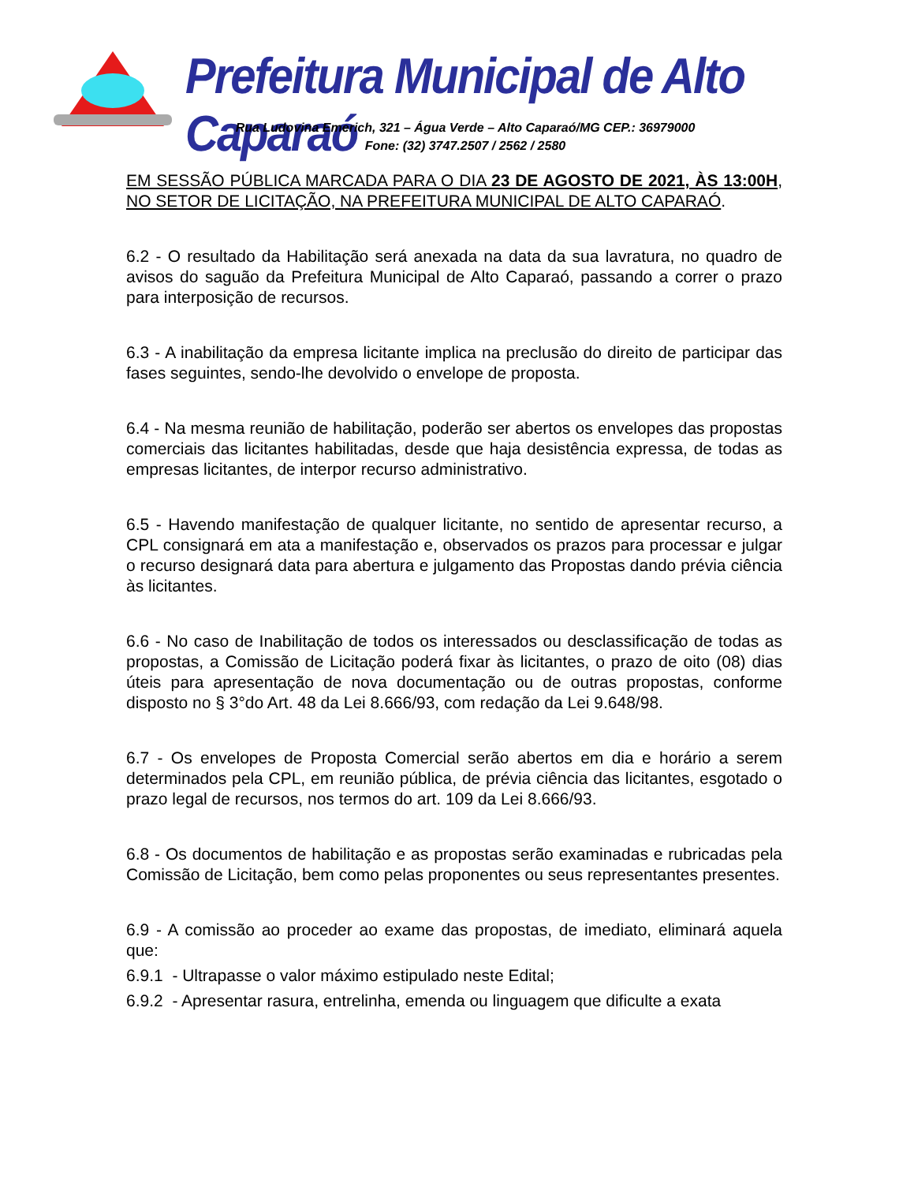Prefeitura Municipal de Alto Caparaó
Rua Ludovina Emerich, 321 – Água Verde – Alto Caparaó/MG CEP.: 36979000
Fone: (32) 3747.2507 / 2562 / 2580
EM SESSÃO PÚBLICA MARCADA PARA O DIA 23 DE AGOSTO DE 2021, ÀS 13:00H, NO SETOR DE LICITAÇÃO, NA PREFEITURA MUNICIPAL DE ALTO CAPARAÓ.
6.2 - O resultado da Habilitação será anexada na data da sua lavratura, no quadro de avisos do saguão da Prefeitura Municipal de Alto Caparaó, passando a correr o prazo para interposição de recursos.
6.3 - A inabilitação da empresa licitante implica na preclusão do direito de participar das fases seguintes, sendo-lhe devolvido o envelope de proposta.
6.4 - Na mesma reunião de habilitação, poderão ser abertos os envelopes das propostas comerciais das licitantes habilitadas, desde que haja desistência expressa, de todas as empresas licitantes, de interpor recurso administrativo.
6.5 - Havendo manifestação de qualquer licitante, no sentido de apresentar recurso, a CPL consignará em ata a manifestação e, observados os prazos para processar e julgar o recurso designará data para abertura e julgamento das Propostas dando prévia ciência às licitantes.
6.6 - No caso de Inabilitação de todos os interessados ou desclassificação de todas as propostas, a Comissão de Licitação poderá fixar às licitantes, o prazo de oito (08) dias úteis para apresentação de nova documentação ou de outras propostas, conforme disposto no § 3°do Art. 48 da Lei 8.666/93, com redação da Lei 9.648/98.
6.7 - Os envelopes de Proposta Comercial serão abertos em dia e horário a serem determinados pela CPL, em reunião pública, de prévia ciência das licitantes, esgotado o prazo legal de recursos, nos termos do art. 109 da Lei 8.666/93.
6.8 - Os documentos de habilitação e as propostas serão examinadas e rubricadas pela Comissão de Licitação, bem como pelas proponentes ou seus representantes presentes.
6.9 - A comissão ao proceder ao exame das propostas, de imediato, eliminará aquela que:
6.9.1 - Ultrapasse o valor máximo estipulado neste Edital;
6.9.2 - Apresentar rasura, entrelinha, emenda ou linguagem que dificulte a exata